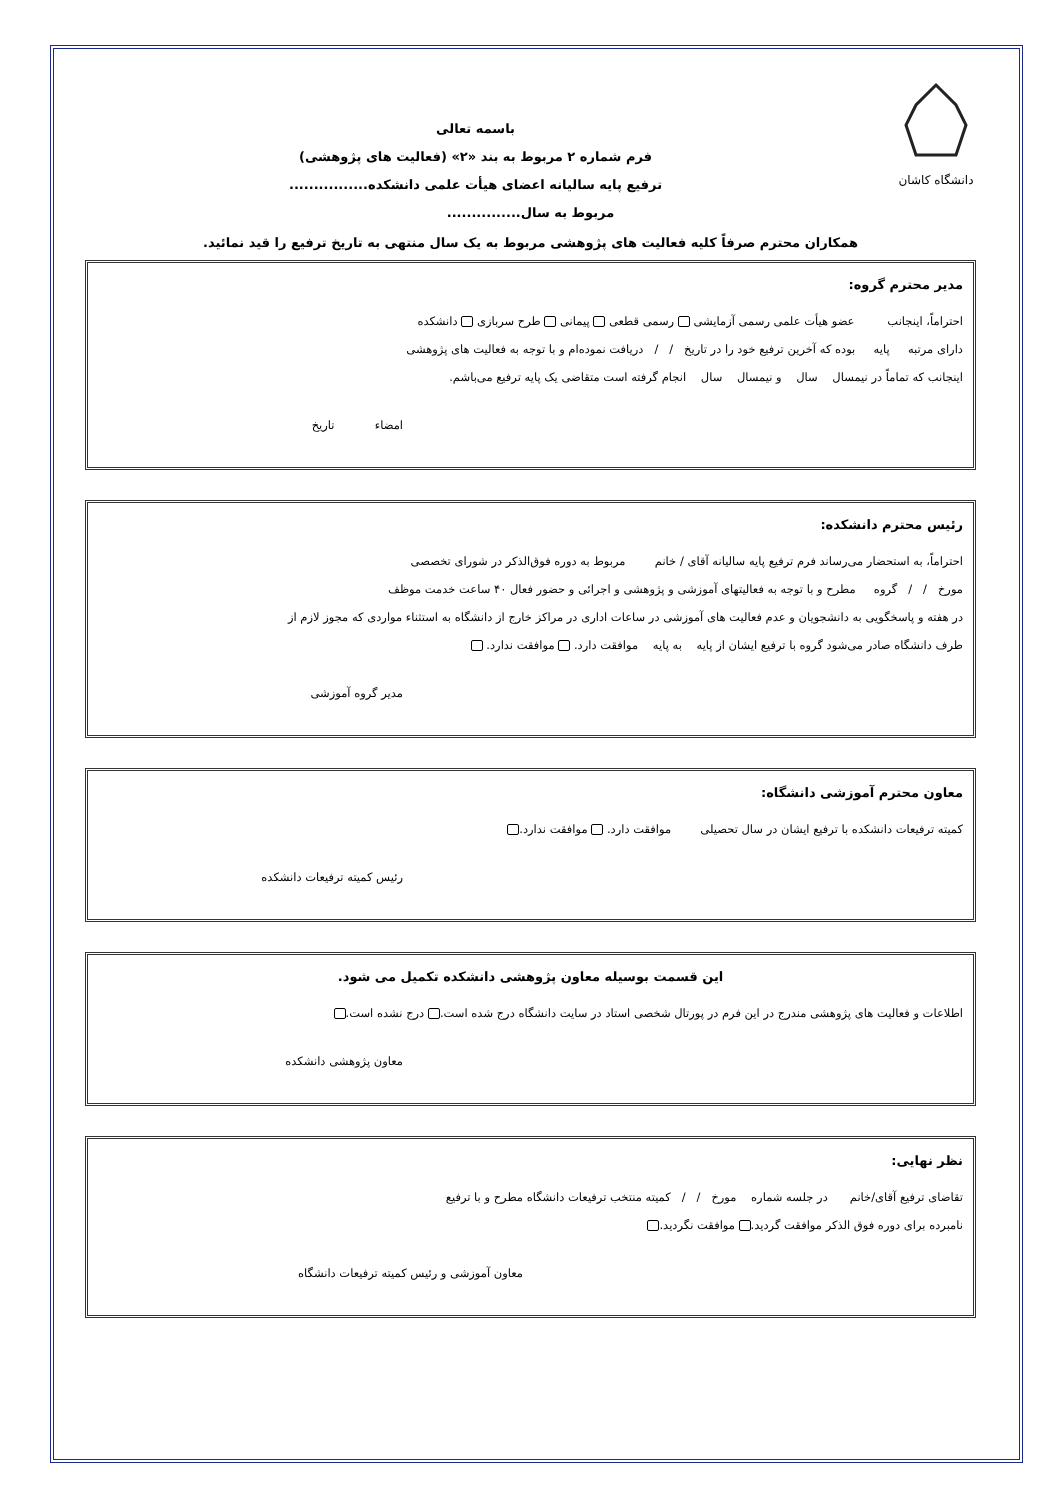دانشگاه کاشان
باسمه تعالی
فرم شماره ۲ مربوط به بند «۲» (فعالیت های پژوهشی)
ترفیع پایه سالیانه اعضای هیأت علمی دانشکده................
مربوط به سال...............
همکاران محترم صرفاً کلیه فعالیت های پژوهشی مربوط به یک سال منتهی به تاریخ ترفیع را قید نمائید.
مدیر محترم گروه:
احتراماً، اینجانب عضو هیأت علمی رسمی آزمایشی رسمی قطعی پیمانی طرح سربازی دانشکده
دارای مرتبه پایه بوده که آخرین ترفیع خود را در تاریخ / / دریافت نموده‌ام و با توجه به فعالیت های پژوهشی
اینجانب که تماماً در نیمسال سال و نیمسال سال انجام گرفته است متقاضی یک پایه ترفیع می‌باشم.
امضاء تاریخ
رئیس محترم دانشکده:
احتراماً، به استحضار می‌رساند فرم ترفیع پایه سالیانه آقای / خانم مربوط به دوره فوق‌الذکر در شورای تخصصی
مورخ / / گروه مطرح و با توجه به فعالیتهای آموزشی و پژوهشی و اجرائی و حضور فعال ۴۰ ساعت خدمت موظف
در هفته و پاسخگویی به دانشجویان و عدم فعالیت های آموزشی در ساعات اداری در مراکز خارج از دانشگاه به استثناء مواردی که مجوز لازم از
طرف دانشگاه صادر می‌شود گروه با ترفیع ایشان از پایه به پایه موافقت دارد. موافقت ندارد.
مدیر گروه آموزشی
معاون محترم آموزشی دانشگاه:
کمیته ترفیعات دانشکده با ترفیع ایشان در سال تحصیلی موافقت دارد. موافقت ندارد.
رئیس کمیته ترفیعات دانشکده
این قسمت بوسیله معاون پژوهشی دانشکده تکمیل می شود.
اطلاعات و فعالیت های پژوهشی مندرج در این فرم در پورتال شخصی استاد در سایت دانشگاه درج شده است. درج نشده است.
معاون پژوهشی دانشکده
نظر نهایی:
تقاضای ترفیع آقای/خانم در جلسه شماره مورخ / / کمیته منتخب ترفیعات دانشگاه مطرح و با ترفیع
نامبرده برای دوره فوق الذکر موافقت گردید. موافقت نگردید.
معاون آموزشی و رئیس کمیته ترفیعات دانشگاه